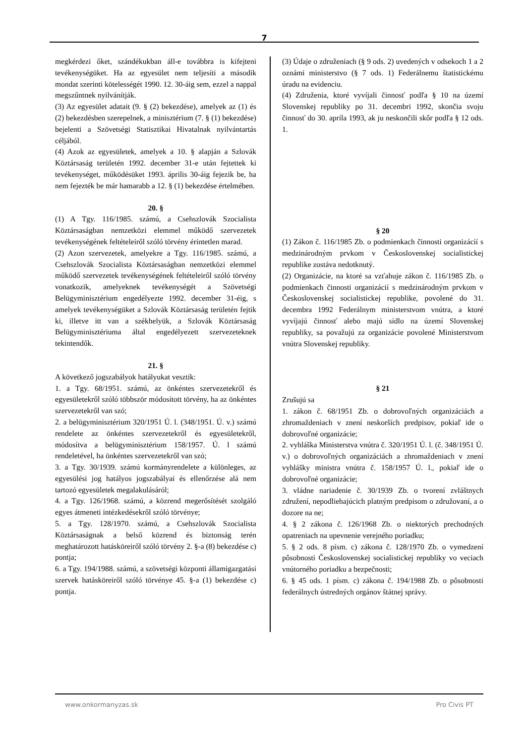7
megkérdezi őket, szándékukban áll-e továbbra is kifejteni tevékenységüket. Ha az egyesület nem teljesíti a második mondat szerinti kötelességét 1990. 12. 30-áig sem, ezzel a nappal megszűntnek nyilvánítják.
(3) Az egyesület adatait (9. § (2) bekezdése), amelyek az (1) és (2) bekezdésben szerepelnek, a minisztérium (7. § (1) bekezdése) bejelenti a Szövetségi Statisztikai Hivatalnak nyilvántartás céljából.
(4) Azok az egyesületek, amelyek a 10. § alapján a Szlovák Köztársaság területén 1992. december 31-e után fejtettek ki tevékenységet, működésüket 1993. április 30-áig fejezik be, ha nem fejezték be már hamarabb a 12. § (1) bekezdése értelmében.
20. §
(1) A Tgy. 116/1985. számú, a Csehszlovák Szocialista Köztársaságban nemzetközi elemmel működő szervezetek tevékenységének feltételeiről szóló törvény érintetlen marad.
(2) Azon szervezetek, amelyekre a Tgy. 116/1985. számú, a Csehszlovák Szocialista Köztársaságban nemzetközi elemmel működő szervezetek tevékenységének feltételeiről szóló törvény vonatkozik, amelyeknek tevékenységét a Szövetségi Belügyminisztérium engedélyezte 1992. december 31-éig, s amelyek tevékenységüket a Szlovák Köztársaság területén fejtik ki, illetve itt van a székhelyük, a Szlovák Köztársaság Belügyminisztériuma által engedélyezett szervezeteknek tekintendők.
21. §
A következő jogszabályok hatályukat vesztik:
1. a Tgy. 68/1951. számú, az önkéntes szervezetekről és egyesületekről szóló többször módosított törvény, ha az önkéntes szervezetekről van szó;
2. a belügyminisztérium 320/1951 Ú. l. (348/1951. Ú. v.) számú rendelete az önkéntes szervezetekről és egyesületekről, módosítva a belügyminisztérium 158/1957. Ú. l számú rendeletével, ha önkéntes szervezetekről van szó;
3. a Tgy. 30/1939. számú kormányrendelete a különleges, az egyesülési jog hatályos jogszabályai és ellenőrzése alá nem tartozó egyesületek megalakulásáról;
4. a Tgy. 126/1968. számú, a közrend megerősítését szolgáló egyes átmeneti intézkedésekről szóló törvénye;
5. a Tgy. 128/1970. számú, a Csehszlovák Szocialista Köztársaságnak a belső közrend és biztonság terén meghatározott hatásköreiről szóló törvény 2. §-a (8) bekezdése c) pontja;
6. a Tgy. 194/1988. számú, a szövetségi központi államigazgatási szervek hatásköreiről szóló törvénye 45. §-a (1) bekezdése c) pontja.
(3) Údaje o združeniach (§ 9 ods. 2) uvedených v odsekoch 1 a 2 oznámi ministerstvo (§ 7 ods. 1) Federálnemu štatistickému úradu na evidenciu.
(4) Združenia, ktoré vyvíjali činnosť podľa § 10 na území Slovenskej republiky po 31. decembri 1992, skončia svoju činnosť do 30. apríla 1993, ak ju neskončili skôr podľa § 12 ods. 1.
§ 20
(1) Zákon č. 116/1985 Zb. o podmienkach činnosti organizácií s medzinárodným prvkom v Československej socialistickej republike zostáva nedotknutý.
(2) Organizácie, na ktoré sa vzťahuje zákon č. 116/1985 Zb. o podmienkach činnosti organizácií s medzinárodným prvkom v Československej socialistickej republike, povolené do 31. decembra 1992 Federálnym ministerstvom vnútra, a ktoré vyvíjajú činnosť alebo majú sídlo na území Slovenskej republiky, sa považujú za organizácie povolené Ministerstvom vnútra Slovenskej republiky.
§ 21
Zrušujú sa
1. zákon č. 68/1951 Zb. o dobrovoľných organizáciách a zhromaždeniach v znení neskorších predpisov, pokiaľ ide o dobrovoľné organizácie;
2. vyhláška Ministerstva vnútra č. 320/1951 Ú. l. (č. 348/1951 Ú. v.) o dobrovoľných organizáciách a zhromaždeniach v znení vyhlášky ministra vnútra č. 158/1957 Ú. l., pokiaľ ide o dobrovoľné organizácie;
3. vládne nariadenie č. 30/1939 Zb. o tvorení zvláštnych združení, nepodliehajúcich platným predpisom o združovaní, a o dozore na ne;
4. § 2 zákona č. 126/1968 Zb. o niektorých prechodných opatreniach na upevnenie verejného poriadku;
5. § 2 ods. 8 písm. c) zákona č. 128/1970 Zb. o vymedzení pôsobnosti Československej socialistickej republiky vo veciach vnútorného poriadku a bezpečnosti;
6. § 45 ods. 1 písm. c) zákona č. 194/1988 Zb. o pôsobnosti federálnych ústredných orgánov štátnej správy.
www.onkormanyzas.sk Pro Civis PT